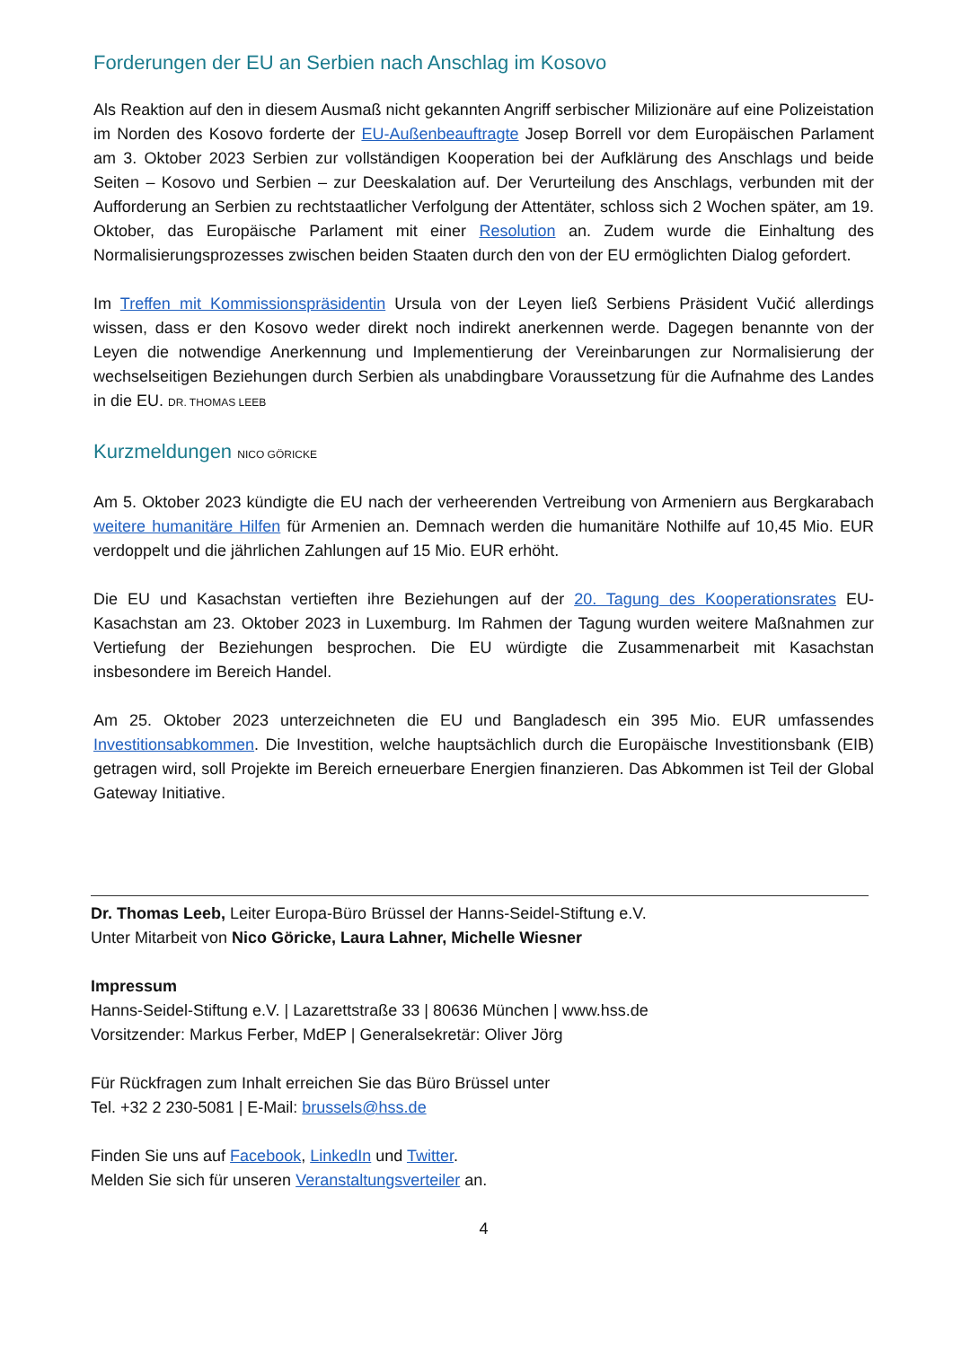Forderungen der EU an Serbien nach Anschlag im Kosovo
Als Reaktion auf den in diesem Ausmaß nicht gekannten Angriff serbischer Milizionäre auf eine Polizeistation im Norden des Kosovo forderte der EU-Außenbeauftragte Josep Borrell vor dem Europäischen Parlament am 3. Oktober 2023 Serbien zur vollständigen Kooperation bei der Aufklärung des Anschlags und beide Seiten – Kosovo und Serbien – zur Deeskalation auf. Der Verurteilung des Anschlags, verbunden mit der Aufforderung an Serbien zu rechtstaatlicher Verfolgung der Attentäter, schloss sich 2 Wochen später, am 19. Oktober, das Europäische Parlament mit einer Resolution an. Zudem wurde die Einhaltung des Normalisierungsprozesses zwischen beiden Staaten durch den von der EU ermöglichten Dialog gefordert.
Im Treffen mit Kommissionspräsidentin Ursula von der Leyen ließ Serbiens Präsident Vučić allerdings wissen, dass er den Kosovo weder direkt noch indirekt anerkennen werde. Dagegen benannte von der Leyen die notwendige Anerkennung und Implementierung der Vereinbarungen zur Normalisierung der wechselseitigen Beziehungen durch Serbien als unabdingbare Voraussetzung für die Aufnahme des Landes in die EU. DR. THOMAS LEEB
Kurzmeldungen NICO GÖRICKE
Am 5. Oktober 2023 kündigte die EU nach der verheerenden Vertreibung von Armeniern aus Bergkarabach weitere humanitäre Hilfen für Armenien an. Demnach werden die humanitäre Nothilfe auf 10,45 Mio. EUR verdoppelt und die jährlichen Zahlungen auf 15 Mio. EUR erhöht.
Die EU und Kasachstan vertieften ihre Beziehungen auf der 20. Tagung des Kooperationsrates EU-Kasachstan am 23. Oktober 2023 in Luxemburg. Im Rahmen der Tagung wurden weitere Maßnahmen zur Vertiefung der Beziehungen besprochen. Die EU würdigte die Zusammenarbeit mit Kasachstan insbesondere im Bereich Handel.
Am 25. Oktober 2023 unterzeichneten die EU und Bangladesch ein 395 Mio. EUR umfassendes Investitionsabkommen. Die Investition, welche hauptsächlich durch die Europäische Investitionsbank (EIB) getragen wird, soll Projekte im Bereich erneuerbare Energien finanzieren. Das Abkommen ist Teil der Global Gateway Initiative.
Dr. Thomas Leeb, Leiter Europa-Büro Brüssel der Hanns-Seidel-Stiftung e.V.
Unter Mitarbeit von Nico Göricke, Laura Lahner, Michelle Wiesner
Impressum
Hanns-Seidel-Stiftung e.V. | Lazarettstraße 33 | 80636 München | www.hss.de
Vorsitzender: Markus Ferber, MdEP | Generalsekretär: Oliver Jörg
Für Rückfragen zum Inhalt erreichen Sie das Büro Brüssel unter
Tel. +32 2 230-5081 | E-Mail: brussels@hss.de
Finden Sie uns auf Facebook, LinkedIn und Twitter.
Melden Sie sich für unseren Veranstaltungsverteiler an.
4